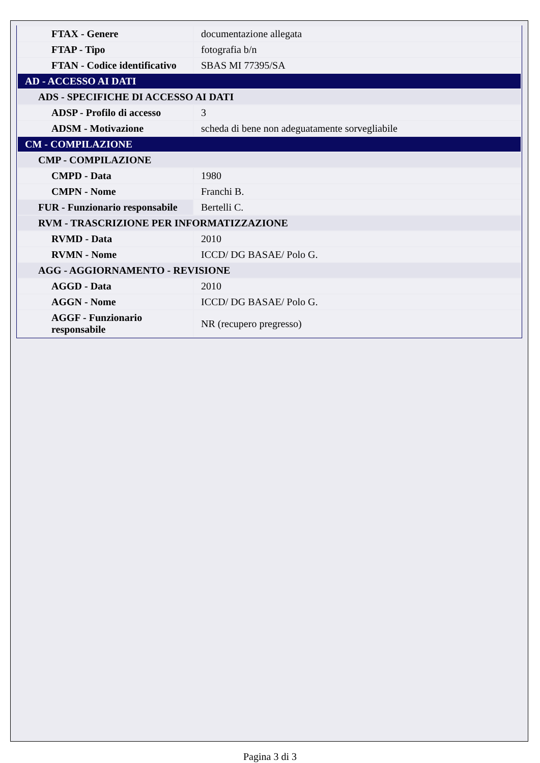| FTAX - Genere | documentazione allegata |
| FTAP - Tipo | fotografia b/n |
| FTAN - Codice identificativo | SBAS MI 77395/SA |
| AD - ACCESSO AI DATI | |
| ADS - SPECIFICHE DI ACCESSO AI DATI | |
| ADSP - Profilo di accesso | 3 |
| ADSM - Motivazione | scheda di bene non adeguatamente sorvegliabile |
| CM - COMPILAZIONE | |
| CMP - COMPILAZIONE | |
| CMPD - Data | 1980 |
| CMPN - Nome | Franchi B. |
| FUR - Funzionario responsabile | Bertelli C. |
| RVM - TRASCRIZIONE PER INFORMATIZZAZIONE | |
| RVMD - Data | 2010 |
| RVMN - Nome | ICCD/ DG BASAE/ Polo G. |
| AGG - AGGIORNAMENTO - REVISIONE | |
| AGGD - Data | 2010 |
| AGGN - Nome | ICCD/ DG BASAE/ Polo G. |
| AGGF - Funzionario responsabile | NR (recupero pregresso) |
Pagina 3 di 3